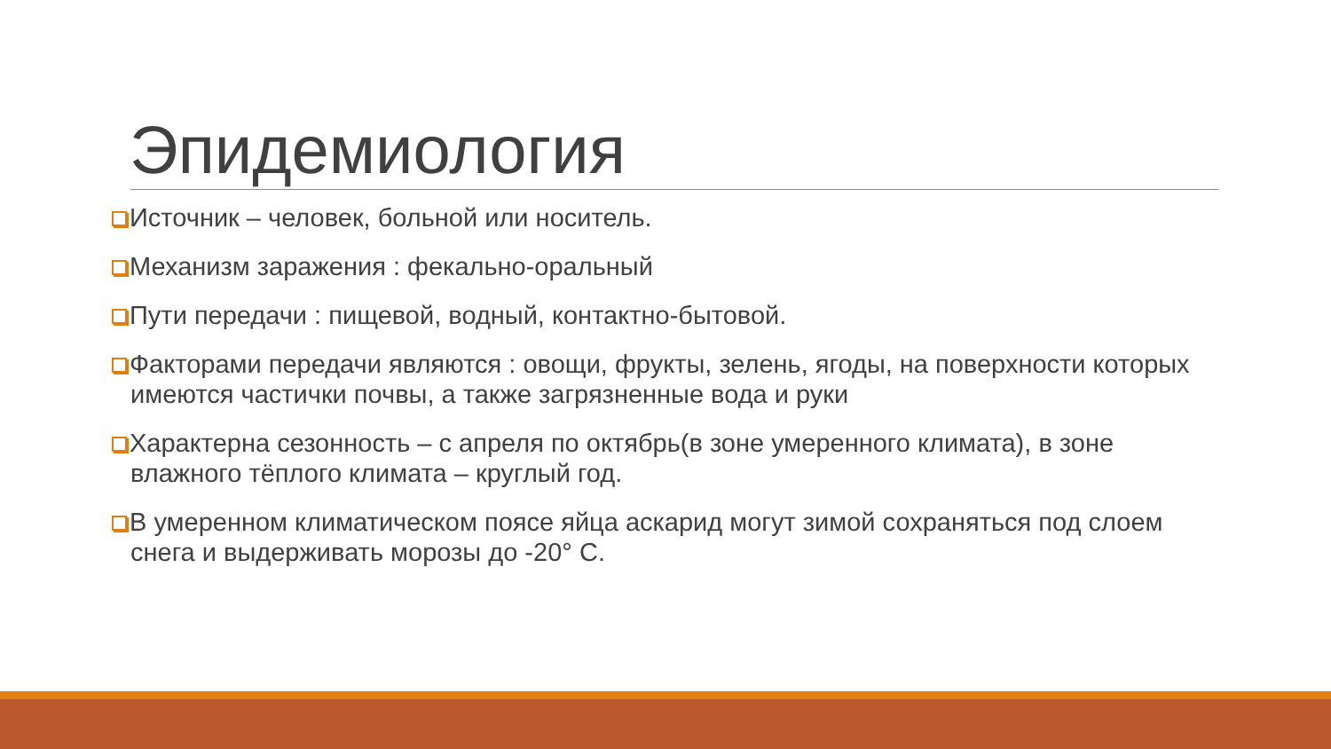Эпидемиология
Источник – человек, больной или носитель.
Механизм заражения : фекально-оральный
Пути передачи : пищевой, водный, контактно-бытовой.
Факторами передачи являются : овощи, фрукты, зелень, ягоды, на поверхности которых имеются частички почвы, а также загрязненные вода и руки
Характерна сезонность – с апреля по октябрь(в зоне умеренного климата), в зоне влажного тёплого климата – круглый год.
В умеренном климатическом поясе яйца аскарид могут зимой сохраняться под слоем снега и выдерживать морозы до -20° С.